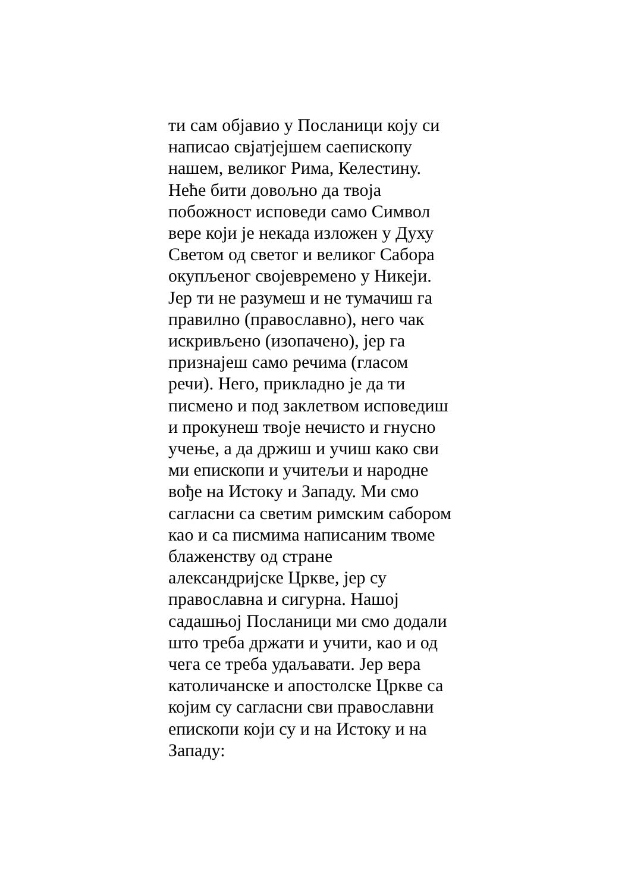ти сам објавио у Посланици коју си
написао свјатјејшем саепископу
нашем, великог Рима, Келестину.
Неће бити довољно да твоја
побожност исповеди само Символ
вере који је некада изложен у Духу
Светом од светог и великог Сабора
окупљеног својевремено у Никеји.
Јер ти не разумеш и не тумачиш га
правилно (православно), него чак
искривљено (изопачено), јер га
признајеш само речима (гласом
речи). Него, прикладно је да ти
писмено и под заклетвом исповедиш
и прокунеш твоје нечисто и гнусно
учење, а да држиш и учиш како сви
ми епископи и учитељи и народне
вође на Истоку и Западу. Ми смо
сагласни са светим римским сабором
као и са писмима написаним твоме
блаженству од стране
александријске Цркве, јер су
православна и сигурна. Нашој
садашњој Посланици ми смо додали
што треба држати и учити, као и од
чега се треба удаљавати. Јер вера
католичанске и апостолске Цркве са
којим су сагласни сви православни
епископи који су и на Истоку и на
Западу: